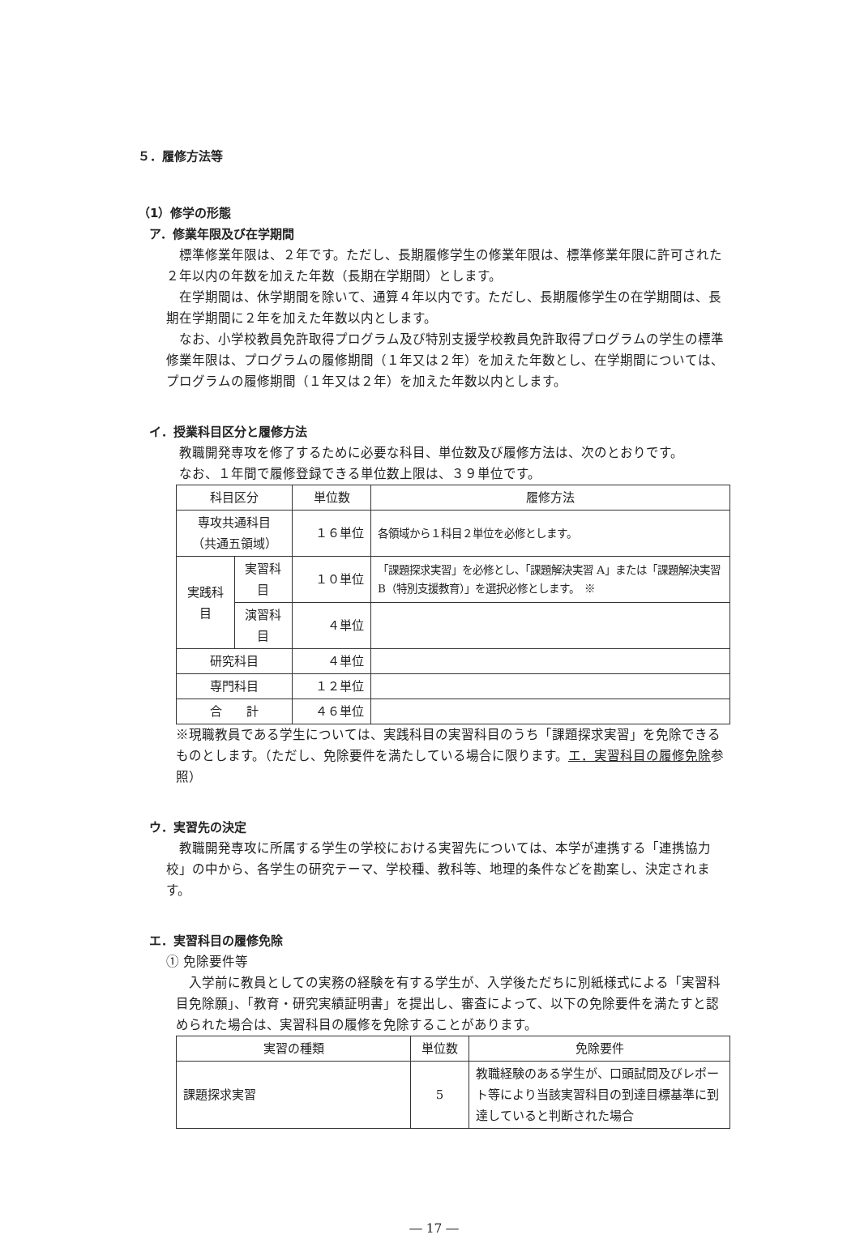５．履修方法等
（1）修学の形態
ア．修業年限及び在学期間
標準修業年限は、２年です。ただし、長期履修学生の修業年限は、標準修業年限に許可された２年以内の年数を加えた年数（長期在学期間）とします。
在学期間は、休学期間を除いて、通算４年以内です。ただし、長期履修学生の在学期間は、長期在学期間に２年を加えた年数以内とします。
なお、小学校教員免許取得プログラム及び特別支援学校教員免許取得プログラムの学生の標準修業年限は、プログラムの履修期間（１年又は２年）を加えた年数とし、在学期間については、プログラムの履修期間（１年又は２年）を加えた年数以内とします。
イ．授業科目区分と履修方法
教職開発専攻を修了するために必要な科目、単位数及び履修方法は、次のとおりです。
なお、１年間で履修登録できる単位数上限は、３９単位です。
| 科目区分 | | 単位数 | 履修方法 |
| --- | --- | --- | --- |
| 専攻共通科目 （共通五領域） | | １６単位 | 各領域から１科目２単位を必修とします。 |
| 実践科目 | 実習科目 | １０単位 | 「課題探求実習」を必修とし、「課題解決実習 A」または「課題解決実習 B（特別支援教育）」を選択必修とします。 ※ |
| | 演習科目 | ４単位 | |
| 研究科目 | | ４単位 | |
| 専門科目 | | １２単位 | |
| 合 計 | | ４６単位 | |
※現職教員である学生については、実践科目の実習科目のうち「課題探求実習」を免除できるものとします。（ただし、免除要件を満たしている場合に限ります。エ．実習科目の履修免除参照）
ウ．実習先の決定
教職開発専攻に所属する学生の学校における実習先については、本学が連携する「連携協力校」の中から、各学生の研究テーマ、学校種、教科等、地理的条件などを勘案し、決定されます。
エ．実習科目の履修免除
① 免除要件等
入学前に教員としての実務の経験を有する学生が、入学後ただちに別紙様式による「実習科目免除願」、「教育・研究実績証明書」を提出し、審査によって、以下の免除要件を満たすと認められた場合は、実習科目の履修を免除することがあります。
| 実習の種類 | 単位数 | 免除要件 |
| --- | --- | --- |
| 課題探求実習 | 5 | 教職経験のある学生が、口頭試問及びレポート等により当該実習科目の到達目標基準に到達していると判断された場合 |
― 17 ―